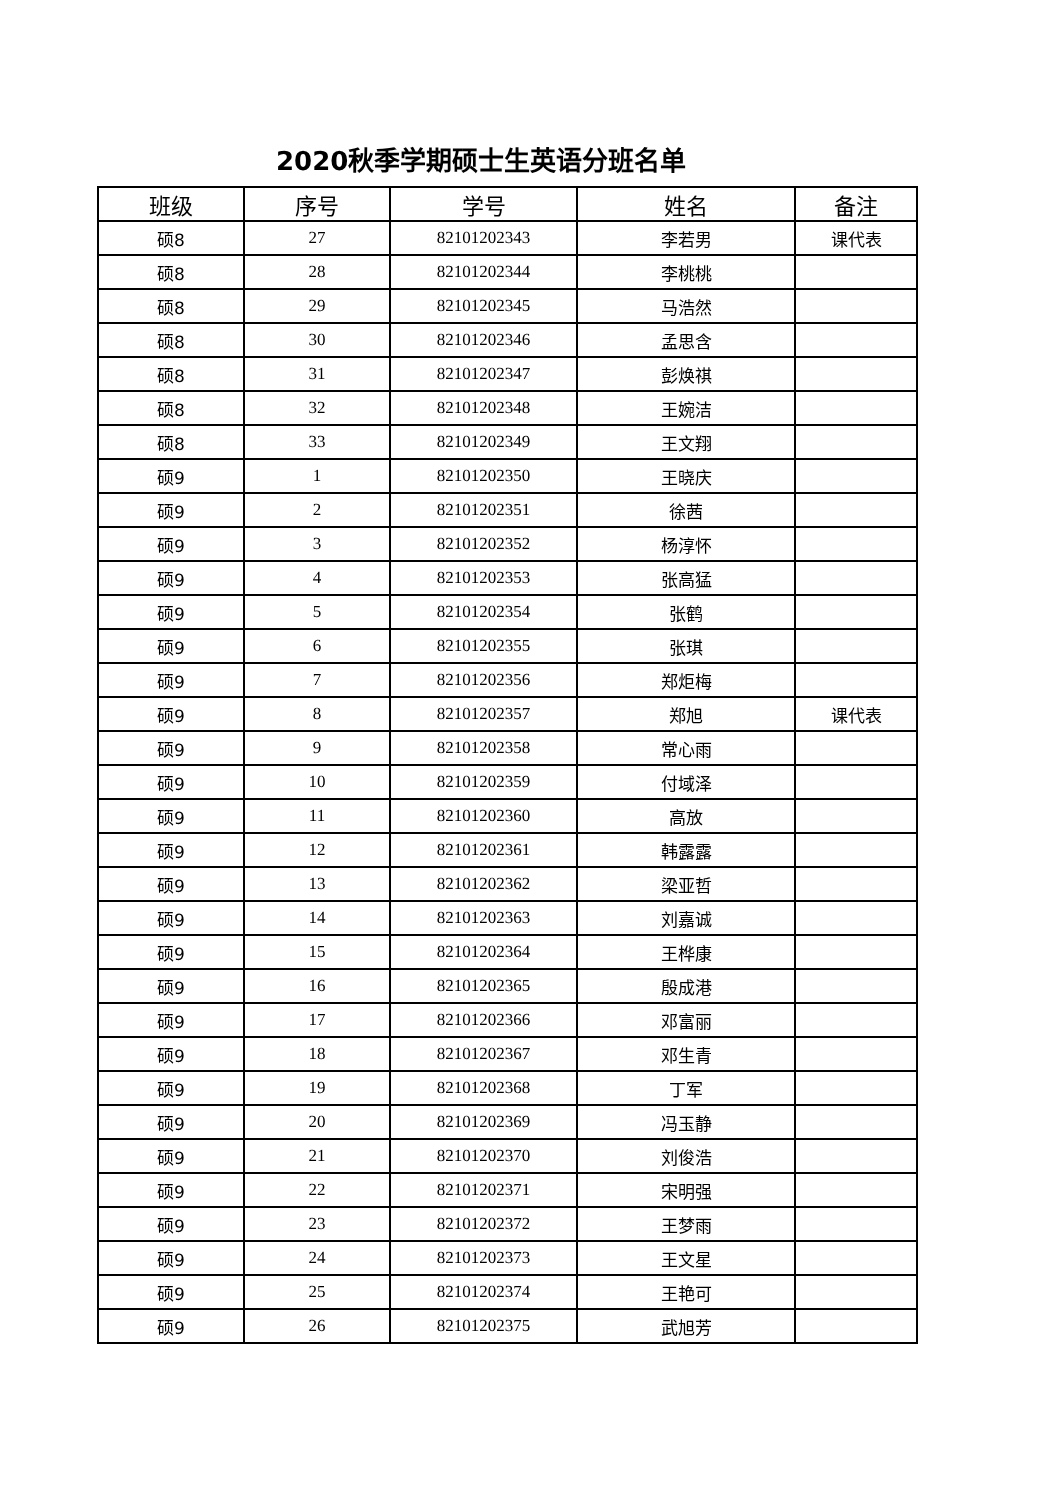2020秋季学期硕士生英语分班名单
| 班级 | 序号 | 学号 | 姓名 | 备注 |
| --- | --- | --- | --- | --- |
| 硕8 | 27 | 82101202343 | 李若男 | 课代表 |
| 硕8 | 28 | 82101202344 | 李桃桃 | |
| 硕8 | 29 | 82101202345 | 马浩然 | |
| 硕8 | 30 | 82101202346 | 孟思含 | |
| 硕8 | 31 | 82101202347 | 彭焕祺 | |
| 硕8 | 32 | 82101202348 | 王婉洁 | |
| 硕8 | 33 | 82101202349 | 王文翔 | |
| 硕9 | 1 | 82101202350 | 王晓庆 | |
| 硕9 | 2 | 82101202351 | 徐茜 | |
| 硕9 | 3 | 82101202352 | 杨淳怀 | |
| 硕9 | 4 | 82101202353 | 张高猛 | |
| 硕9 | 5 | 82101202354 | 张鹤 | |
| 硕9 | 6 | 82101202355 | 张琪 | |
| 硕9 | 7 | 82101202356 | 郑炬梅 | |
| 硕9 | 8 | 82101202357 | 郑旭 | 课代表 |
| 硕9 | 9 | 82101202358 | 常心雨 | |
| 硕9 | 10 | 82101202359 | 付域泽 | |
| 硕9 | 11 | 82101202360 | 高放 | |
| 硕9 | 12 | 82101202361 | 韩露露 | |
| 硕9 | 13 | 82101202362 | 梁亚哲 | |
| 硕9 | 14 | 82101202363 | 刘嘉诚 | |
| 硕9 | 15 | 82101202364 | 王桦康 | |
| 硕9 | 16 | 82101202365 | 殷成港 | |
| 硕9 | 17 | 82101202366 | 邓富丽 | |
| 硕9 | 18 | 82101202367 | 邓生青 | |
| 硕9 | 19 | 82101202368 | 丁军 | |
| 硕9 | 20 | 82101202369 | 冯玉静 | |
| 硕9 | 21 | 82101202370 | 刘俊浩 | |
| 硕9 | 22 | 82101202371 | 宋明强 | |
| 硕9 | 23 | 82101202372 | 王梦雨 | |
| 硕9 | 24 | 82101202373 | 王文星 | |
| 硕9 | 25 | 82101202374 | 王艳可 | |
| 硕9 | 26 | 82101202375 | 武旭芳 | |